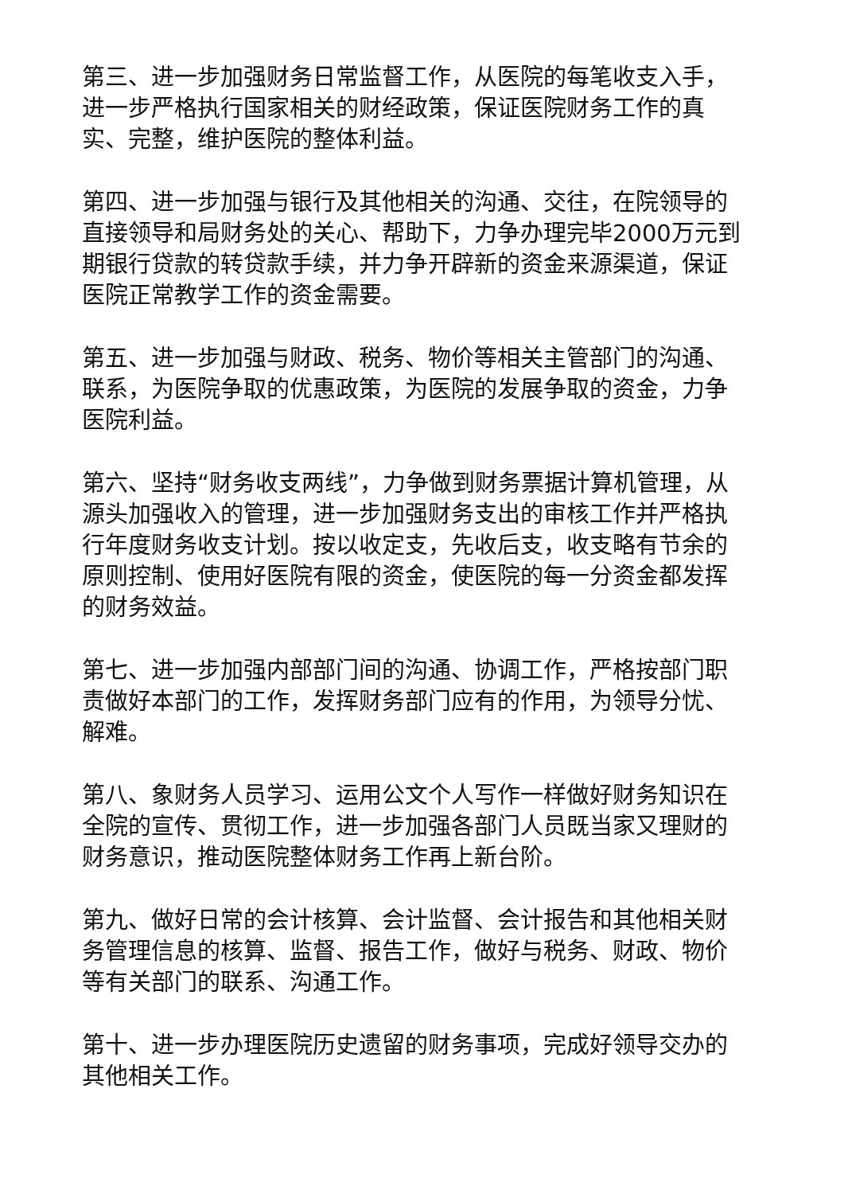第三、进一步加强财务日常监督工作，从医院的每笔收支入手，进一步严格执行国家相关的财经政策，保证医院财务工作的真实、完整，维护医院的整体利益。
第四、进一步加强与银行及其他相关的沟通、交往，在院领导的直接领导和局财务处的关心、帮助下，力争办理完毕2000万元到期银行贷款的转贷款手续，并力争开辟新的资金来源渠道，保证医院正常教学工作的资金需要。
第五、进一步加强与财政、税务、物价等相关主管部门的沟通、联系，为医院争取的优惠政策，为医院的发展争取的资金，力争医院利益。
第六、坚持“财务收支两线”，力争做到财务票据计算机管理，从源头加强收入的管理，进一步加强财务支出的审核工作并严格执行年度财务收支计划。按以收定支，先收后支，收支略有节余的原则控制、使用好医院有限的资金，使医院的每一分资金都发挥的财务效益。
第七、进一步加强内部部门间的沟通、协调工作，严格按部门职责做好本部门的工作，发挥财务部门应有的作用，为领导分忧、解难。
第八、象财务人员学习、运用公文个人写作一样做好财务知识在全院的宣传、贯彻工作，进一步加强各部门人员既当家又理财的财务意识，推动医院整体财务工作再上新台阶。
第九、做好日常的会计核算、会计监督、会计报告和其他相关财务管理信息的核算、监督、报告工作，做好与税务、财政、物价等有关部门的联系、沟通工作。
第十、进一步办理医院历史遗留的财务事项，完成好领导交办的其他相关工作。